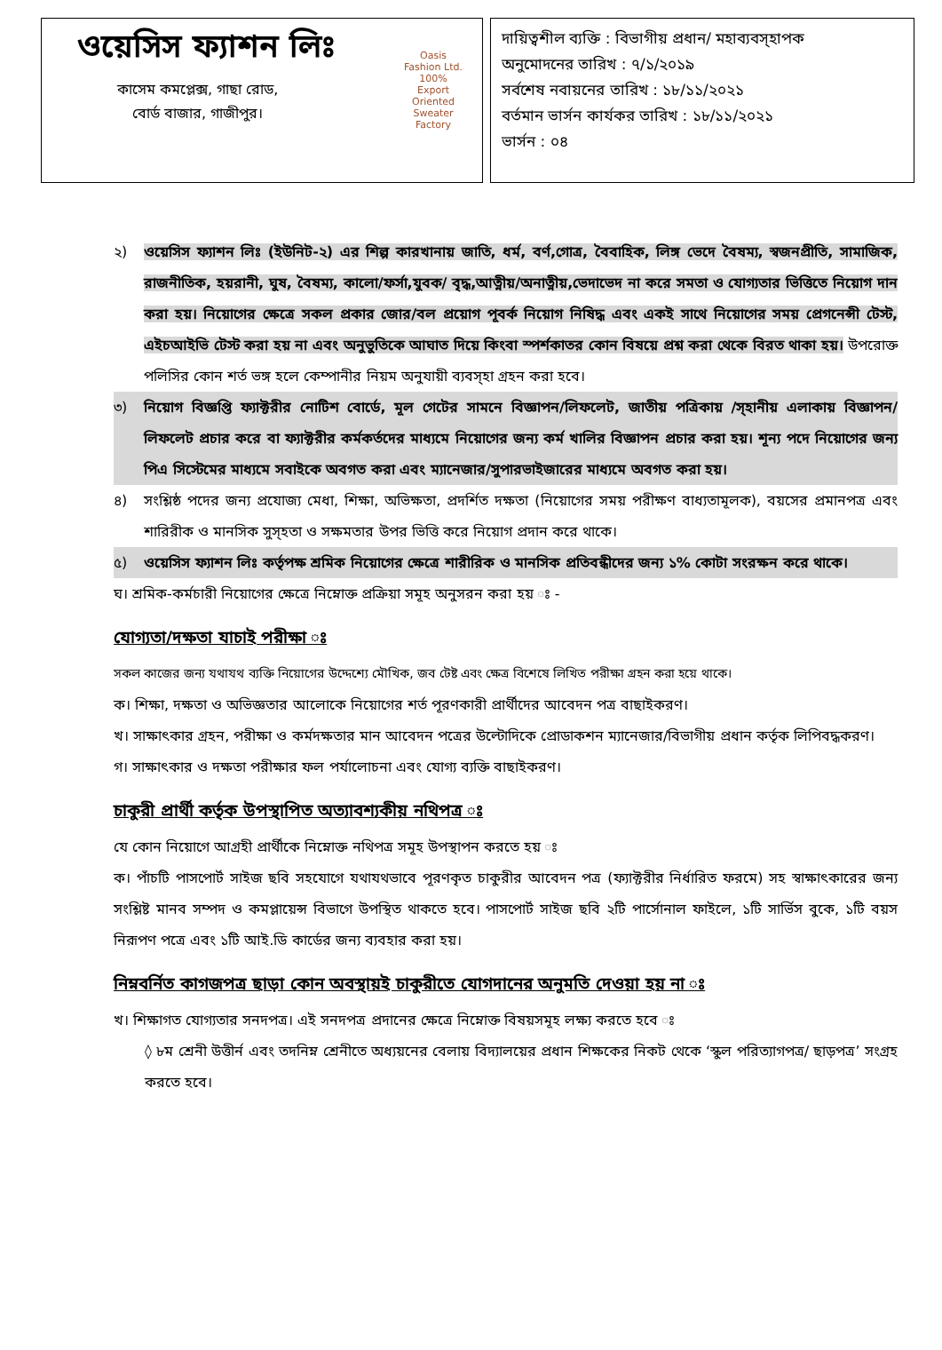ওয়েসিস ফ্যাশন লিঃ
কাসেম কমপ্লেক্স, গাছা রোড,
বোর্ড বাজার, গাজীপুর।
Oasis Fashion Ltd.
100% Export Oriented Sweater Factory
দায়িত্বশীল ব্যক্তি : বিভাগীয় প্রধান/ মহাব্যবস্হাপক
অনুমোদনের তারিখ : ৭/১/২০১৯
সর্বশেষ নবায়নের তারিখ : ১৮/১১/২০২১
বর্তমান ভার্সন কার্যকর তারিখ : ১৮/১১/২০২১
ভার্সন : ০৪
২) ওয়েসিস ফ্যাশন লিঃ (ইউনিট-২) এর শিল্প কারখানায় জাতি, ধর্ম, বর্ণ,গোত্র, বৈবাহিক, লিঙ্গ ভেদে বৈষম্য, স্বজনপ্রীতি, সামাজিক, রাজনীতিক, হয়রানী, ঘুষ, বৈষম্য, কালো/ফর্সা,যুবক/ বৃদ্ধ,আত্নীয়/অনাত্নীয়,ভেদাভেদ না করে সমতা ও যোগ্যতার ভিত্তিতে নিয়োগ দান করা হয়। নিয়োগের ক্ষেত্রে সকল প্রকার জোর/বল প্রয়োগ পূবর্ক নিয়োগ নিষিদ্ধ এবং একই সাথে নিয়োগের সময় প্রেগনেন্সী টেস্ট, এইচআইভি টেস্ট করা হয় না এবং অনুভুতিকে আঘাত দিয়ে কিংবা স্পর্শকাতর কোন বিষয়ে প্রশ্ন করা থেকে বিরত থাকা হয়। উপরোক্ত পলিসির কোন শর্ত ভঙ্গ হলে কেম্পানীর নিয়ম অনুযায়ী ব্যবস্হা গ্রহন করা হবে।
৩) নিয়োগ বিজ্ঞপ্তি ফ্যাক্টরীর নোটিশ বোর্ডে, মূল গেটের সামনে বিজ্ঞাপন/লিফলেট, জাতীয় পত্রিকায় /স্হানীয় এলাকায় বিজ্ঞাপন/লিফলেট প্রচার করে বা ফ্যাক্টরীর কর্মকর্তদের মাধ্যমে নিয়োগের জন্য কর্ম খালির বিজ্ঞাপন প্রচার করা হয়। শূন্য পদে নিয়োগের জন্য পিএ সিস্টেমের মাধ্যমে সবাইকে অবগত করা এবং ম্যানেজার/সুপারভাইজারের মাধ্যমে অবগত করা হয়।
৪) সংশ্লিষ্ঠ পদের জন্য প্রযোজ্য মেধা, শিক্ষা, অভিক্ষতা, প্রদর্শিত দক্ষতা (নিয়োগের সময় পরীক্ষণ বাধ্যতামূলক), বয়সের প্রমানপত্র এবং শারিরীক ও মানসিক সুস্হতা ও সক্ষমতার উপর ভিত্তি করে নিয়োগ প্রদান করে থাকে।
৫) ওয়েসিস ফ্যাশন লিঃ কর্তৃপক্ষ শ্রমিক নিয়োগের ক্ষেত্রে শারীরিক ও মানসিক প্রতিবন্ধীদের জন্য ১% কোটা সংরক্ষন করে থাকে।
ঘ। শ্রমিক-কর্মচারী নিয়োগের ক্ষেত্রে নিম্নোক্ত প্রক্রিয়া সমূহ অনুসরন করা হয় ঃ -
যোগ্যতা/দক্ষতা যাচাই পরীক্ষা ঃ
সকল কাজের জন্য যথাযথ ব্যক্তি নিয়োগের উদ্দেশ্যে মৌখিক, জব টেষ্ট এবং ক্ষেত্র বিশেষে লিখিত পরীক্ষা গ্রহন করা হয়ে থাকে।
ক। শিক্ষা, দক্ষতা ও অভিজ্ঞতার আলোকে নিয়োগের শর্ত পূরণকারী প্রার্থীদের আবেদন পত্র বাছাইকরণ।
খ। সাক্ষাৎকার গ্রহন, পরীক্ষা ও কর্মদক্ষতার মান আবেদন পত্রের উল্টোদিকে প্রোডাকশন ম্যানেজার/বিভাগীয় প্রধান কর্তৃক লিপিবদ্ধকরণ।
গ। সাক্ষাৎকার ও দক্ষতা পরীক্ষার ফল পর্যালোচনা এবং যোগ্য ব্যক্তি বাছাইকরণ।
চাকুরী প্রার্থী কর্তৃক উপস্থাপিত অত্যাবশ্যকীয় নথিপত্র ঃ
যে কোন নিয়োগে আগ্রহী প্রার্থীকে নিম্নোক্ত নথিপত্র সমূহ উপস্থাপন করতে হয় ঃ
ক। পাঁচটি পাসপোর্ট সাইজ ছবি সহযোগে যথাযথভাবে পূরণকৃত চাকুরীর আবেদন পত্র (ফ্যাক্টরীর নির্ধারিত ফরমে) সহ স্বাক্ষাৎকারের জন্য সংশ্লিষ্ট মানব সম্পদ ও কমপ্লায়েন্স বিভাগে উপস্থিত থাকতে হবে। পাসপোর্ট সাইজ ছবি ২টি পার্সোনাল ফাইলে, ১টি সার্ভিস বুকে, ১টি বয়স নিরূপণ পত্রে এবং ১টি আই.ডি কার্ডের জন্য ব্যবহার করা হয়।
নিম্নবর্নিত কাগজপত্র ছাড়া কোন অবস্থায়ই চাকুরীতে যোগদানের অনুমতি দেওয়া হয় না ঃ
খ। শিক্ষাগত যোগ্যতার সনদপত্র। এই সনদপত্র প্রদানের ক্ষেত্রে নিম্নোক্ত বিষয়সমূহ লক্ষ্য করতে হবে ঃ
◊ ৮ম শ্রেনী উত্তীর্ন এবং তদনিম্ন শ্রেনীতে অধ্যয়নের বেলায় বিদ্যালয়ের প্রধান শিক্ষকের নিকট থেকে ‘স্কুল পরিত্যাগপত্র/ ছাড়পত্র’ সংগ্রহ করতে হবে।